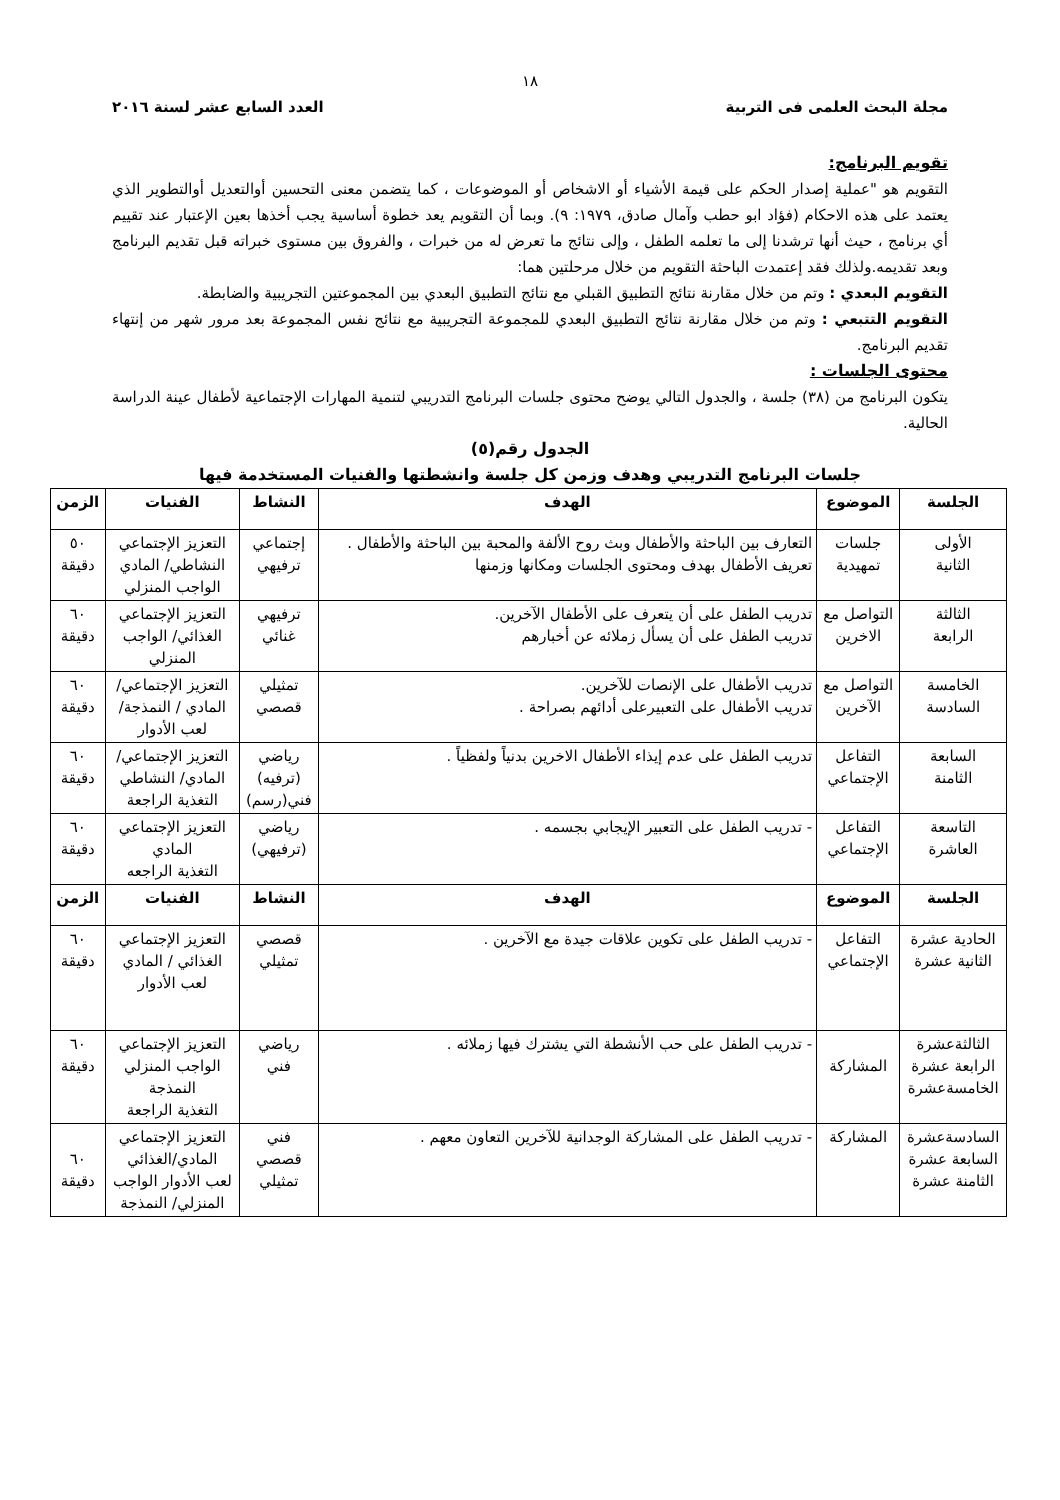١٨
مجلة البحث العلمى فى التربية العدد السابع عشر لسنة ٢٠١٦
تقويم البرنامج:
التقويم هو "عملية إصدار الحكم على قيمة الأشياء أو الاشخاص أو الموضوعات ، كما يتضمن معنى التحسين أوالتعديل أوالتطوير الذي يعتمد على هذه الاحكام (فؤاد ابو حطب وآمال صادق، ١٩٧٩: ٩). وبما أن التقويم يعد خطوة أساسية يجب أخذها بعين الإعتبار عند تقييم أي برنامج ، حيث أنها ترشدنا إلى ما تعلمه الطفل ، وإلى نتائج ما تعرض له من خبرات ، والفروق بين مستوى خبراته قبل تقديم البرنامج وبعد تقديمه.ولذلك فقد إعتمدت الباحثة التقويم من خلال مرحلتين هما:
التقويم البعدي : وتم من خلال مقارنة نتائج التطبيق القبلي مع نتائج التطبيق البعدي بين المجموعتين التجريبية والضابطة.
التقويم التتبعي : وتم من خلال مقارنة نتائج التطبيق البعدي للمجموعة التجريبية مع نتائج نفس المجموعة بعد مرور شهر من إنتهاء تقديم البرنامج.
محتوى الجلسات :
يتكون البرنامج من (٣٨) جلسة ، والجدول التالي يوضح محتوى جلسات البرنامج التدريبي لتنمية المهارات الإجتماعية لأطفال عينة الدراسة الحالية.
الجدول رقم(٥)
جلسات البرنامج التدريبي وهدف وزمن كل جلسة وانشطتها والفنيات المستخدمة فيها
| الجلسة | الموضوع | الهدف | النشاط | الفنيات | الزمن |
| --- | --- | --- | --- | --- | --- |
| الأولى الثانية | جلسات تمهيدية | التعارف بين الباحثة والأطفال وبث روح الألفة والمحبة بين الباحثة والأطفال . تعريف الأطفال بهدف ومحتوى الجلسات ومكانها وزمنها | إجتماعي ترفيهي | التعزيز الإجتماعي النشاطي/ المادي الواجب المنزلي | ٥٠ دقيقة |
| الثالثة الرابعة | التواصل مع الاخرين | تدريب الطفل على أن يتعرف على الأطفال الآخرين. تدريب الطفل على أن يسأل زملائه عن أخبارهم | ترفيهي غنائي | التعزيز الإجتماعي الغذائي/ الواجب المنزلي | ٦٠ دقيقة |
| الخامسة السادسة | التواصل مع الآخرين | تدريب الأطفال على الإنصات للآخرين. تدريب الأطفال على التعبيرعلى أدائهم بصراحة . | تمثيلي قصصي | التعزيز الإجتماعي/ المادي / النمذجة/ لعب الأدوار | ٦٠ دقيقة |
| السابعة الثامنة | التفاعل الإجتماعي | تدريب الطفل على عدم إيذاء الأطفال الاخرين بدنياً ولفظياً . | رياضي (ترفيه) فني(رسم) | التعزيز الإجتماعي/ المادي/ النشاطي التغذية الراجعة | ٦٠ دقيقة |
| التاسعة العاشرة | التفاعل الإجتماعي | - تدريب الطفل على التعبير الإيجابي بجسمه . | رياضي (ترفيهي) | التعزيز الإجتماعي المادي التغذية الراجعه | ٦٠ دقيقة |
| الجلسة | الموضوع | الهدف | النشاط | الفنيات | الزمن |
| الحادية عشرة الثانية عشرة | التفاعل الإجتماعي | - تدريب الطفل على تكوين علاقات جيدة مع الآخرين . | قصصي تمثيلي | التعزيز الإجتماعي الغذائي / المادي لعب الأدوار | ٦٠ دقيقة |
| الثالثةعشرة الرابعة عشرة الخامسةعشرة | المشاركة | - تدريب الطفل على حب الأنشطة التي يشترك فيها زملائه . | رياضي فني | التعزيز الإجتماعي الواجب المنزلي النمذجة التغذية الراجعة | ٦٠ دقيقة |
| السادسةعشرة السابعة عشرة الثامنة عشرة | المشاركة | - تدريب الطفل على المشاركة الوجدانية للآخرين التعاون معهم . | فني قصصي تمثيلي | التعزيز الإجتماعي المادي/الغذائي لعب الأدوار الواجب المنزلي/ النمذجة | ٦٠ دقيقة |